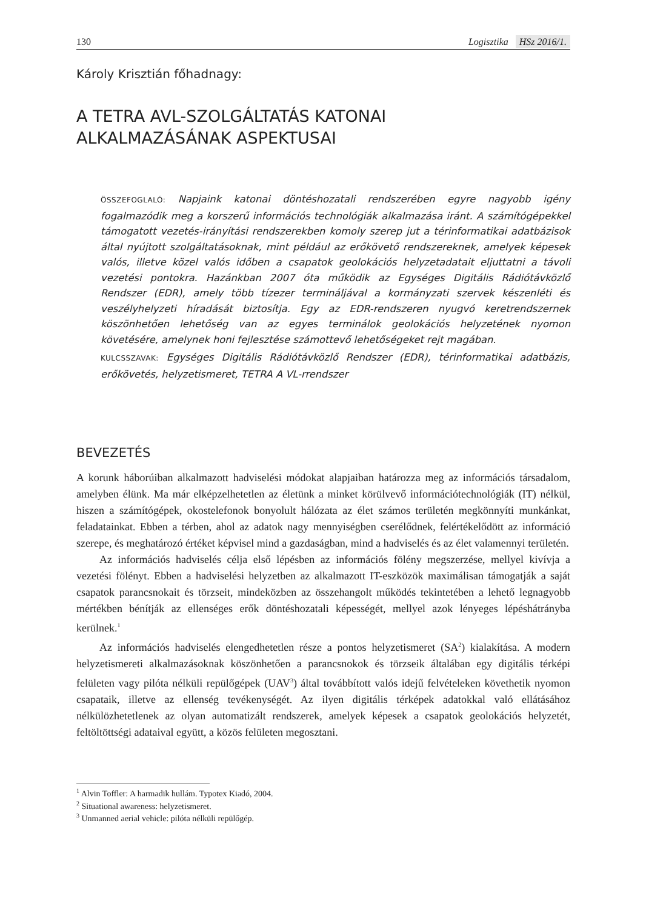130 Logisztika HSz 2016/1.
Károly Krisztián főhadnagy:
A TETRA AVL-SZOLGÁLTATÁS KATONAI
ALKALMAZÁSÁNAK ASPEKTUSAI
ÖSSZEFOGLALÓ: Napjaink katonai döntéshozatali rendszerében egyre nagyobb igény fogalmazódik meg a korszerű információs technológiák alkalmazása iránt. A számítógépekkel támogatott vezetés-irányítási rendszerekben komoly szerep jut a térinformatikai adatbázisok által nyújtott szolgáltatásoknak, mint például az erőkövető rendszereknek, amelyek képesek valós, illetve közel valós időben a csapatok geolokációs helyzetadatait eljuttatni a távoli vezetési pontokra. Hazánkban 2007 óta működik az Egységes Digitális Rádiótávközlő Rendszer (EDR), amely több tízezer termináljával a kormányzati szervek készenléti és veszélyhelyzeti híradását biztosítja. Egy az EDR-rendszeren nyugvó keretrendszernek köszönhetően lehetőség van az egyes terminálok geolokációs helyzetének nyomon követésére, amelynek honi fejlesztése számottevő lehetőségeket rejt magában.
KULCSSZAVAK: Egységes Digitális Rádiótávközlő Rendszer (EDR), térinformatikai adatbázis, erőkövetés, helyzetismeret, TETRA A VL-rrendszer
BEVEZETÉS
A korunk háborúiban alkalmazott hadviselési módokat alapjaiban határozza meg az információs társadalom, amelyben élünk. Ma már elképzelhetetlen az életünk a minket körülvevő információtechnológiák (IT) nélkül, hiszen a számítógépek, okostelefonok bonyolult hálózata az élet számos területén megkönnyíti munkánkat, feladatainkat. Ebben a térben, ahol az adatok nagy mennyiségben cserélődnek, felértékelődött az információ szerepe, és meghatározó értéket képvisel mind a gazdaságban, mind a hadviselés és az élet valamennyi területén.
Az információs hadviselés célja első lépésben az információs fölény megszerzése, mellyel kivívja a vezetési fölényt. Ebben a hadviselési helyzetben az alkalmazott IT-eszközök maximálisan támogatják a saját csapatok parancsnokait és törzseit, mindeközben az összehangolt működés tekintetében a lehető legnagyobb mértékben bénítják az ellenséges erők döntéshozatali képességét, mellyel azok lényeges lépéshátrányba kerülnek.<sup>1</sup>
Az információs hadviselés elengedhetetlen része a pontos helyzetismeret (SA<sup>2</sup>) kialakítása. A modern helyzetismereti alkalmazásoknak köszönhetően a parancsnokok és törzseik általában egy digitális térképi felületen vagy pilóta nélküli repülőgépek (UAV<sup>3</sup>) által továbbított valós idejű felvételeken követhetik nyomon csapataik, illetve az ellenség tevékenységét. Az ilyen digitális térképek adatokkal való ellátásához nélkülözhetetlenek az olyan automatizált rendszerek, amelyek képesek a csapatok geolokációs helyzetét, feltöltöttségi adataival együtt, a közös felületen megosztani.
<sup>1</sup> Alvin Toffler: A harmadik hullám. Typotex Kiadó, 2004.
<sup>2</sup> Situational awareness: helyzetismeret.
<sup>3</sup> Unmanned aerial vehicle: pilóta nélküli repülőgép.